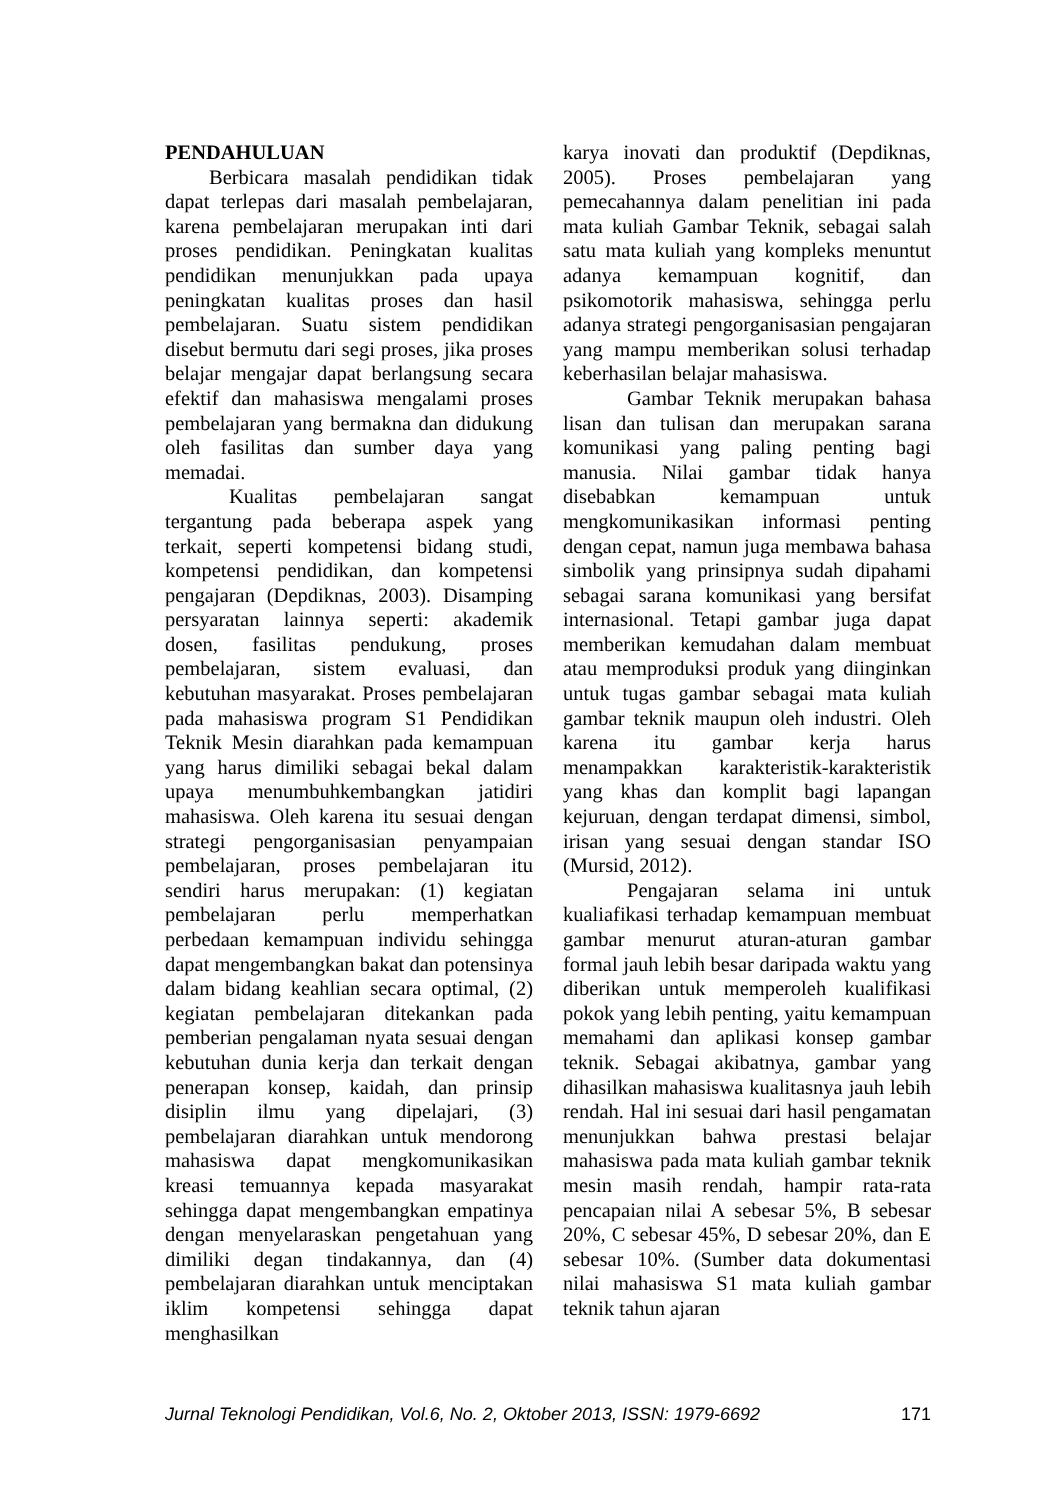PENDAHULUAN
Berbicara masalah pendidikan tidak dapat terlepas dari masalah pembelajaran, karena pembelajaran merupakan inti dari proses pendidikan. Peningkatan kualitas pendidikan menunjukkan pada upaya peningkatan kualitas proses dan hasil pembelajaran. Suatu sistem pendidikan disebut bermutu dari segi proses, jika proses belajar mengajar dapat berlangsung secara efektif dan mahasiswa mengalami proses pembelajaran yang bermakna dan didukung oleh fasilitas dan sumber daya yang memadai.
Kualitas pembelajaran sangat tergantung pada beberapa aspek yang terkait, seperti kompetensi bidang studi, kompetensi pendidikan, dan kompetensi pengajaran (Depdiknas, 2003). Disamping persyaratan lainnya seperti: akademik dosen, fasilitas pendukung, proses pembelajaran, sistem evaluasi, dan kebutuhan masyarakat. Proses pembelajaran pada mahasiswa program S1 Pendidikan Teknik Mesin diarahkan pada kemampuan yang harus dimiliki sebagai bekal dalam upaya menumbuhkembangkan jatidiri mahasiswa. Oleh karena itu sesuai dengan strategi pengorganisasian penyampaian pembelajaran, proses pembelajaran itu sendiri harus merupakan: (1) kegiatan pembelajaran perlu memperhatkan perbedaan kemampuan individu sehingga dapat mengembangkan bakat dan potensinya dalam bidang keahlian secara optimal, (2) kegiatan pembelajaran ditekankan pada pemberian pengalaman nyata sesuai dengan kebutuhan dunia kerja dan terkait dengan penerapan konsep, kaidah, dan prinsip disiplin ilmu yang dipelajari, (3) pembelajaran diarahkan untuk mendorong mahasiswa dapat mengkomunikasikan kreasi temuannya kepada masyarakat sehingga dapat mengembangkan empatinya dengan menyelaraskan pengetahuan yang dimiliki degan tindakannya, dan (4) pembelajaran diarahkan untuk menciptakan iklim kompetensi sehingga dapat menghasilkan
karya inovati dan produktif (Depdiknas, 2005). Proses pembelajaran yang pemecahannya dalam penelitian ini pada mata kuliah Gambar Teknik, sebagai salah satu mata kuliah yang kompleks menuntut adanya kemampuan kognitif, dan psikomotorik mahasiswa, sehingga perlu adanya strategi pengorganisasian pengajaran yang mampu memberikan solusi terhadap keberhasilan belajar mahasiswa.
Gambar Teknik merupakan bahasa lisan dan tulisan dan merupakan sarana komunikasi yang paling penting bagi manusia. Nilai gambar tidak hanya disebabkan kemampuan untuk mengkomunikasikan informasi penting dengan cepat, namun juga membawa bahasa simbolik yang prinsipnya sudah dipahami sebagai sarana komunikasi yang bersifat internasional. Tetapi gambar juga dapat memberikan kemudahan dalam membuat atau memproduksi produk yang diinginkan untuk tugas gambar sebagai mata kuliah gambar teknik maupun oleh industri. Oleh karena itu gambar kerja harus menampakkan karakteristik-karakteristik yang khas dan komplit bagi lapangan kejuruan, dengan terdapat dimensi, simbol, irisan yang sesuai dengan standar ISO (Mursid, 2012).
Pengajaran selama ini untuk kualiafikasi terhadap kemampuan membuat gambar menurut aturan-aturan gambar formal jauh lebih besar daripada waktu yang diberikan untuk memperoleh kualifikasi pokok yang lebih penting, yaitu kemampuan memahami dan aplikasi konsep gambar teknik. Sebagai akibatnya, gambar yang dihasilkan mahasiswa kualitasnya jauh lebih rendah. Hal ini sesuai dari hasil pengamatan menunjukkan bahwa prestasi belajar mahasiswa pada mata kuliah gambar teknik mesin masih rendah, hampir rata-rata pencapaian nilai A sebesar 5%, B sebesar 20%, C sebesar 45%, D sebesar 20%, dan E sebesar 10%. (Sumber data dokumentasi nilai mahasiswa S1 mata kuliah gambar teknik tahun ajaran
Jurnal Teknologi Pendidikan, Vol.6, No. 2, Oktober 2013, ISSN: 1979-6692 171